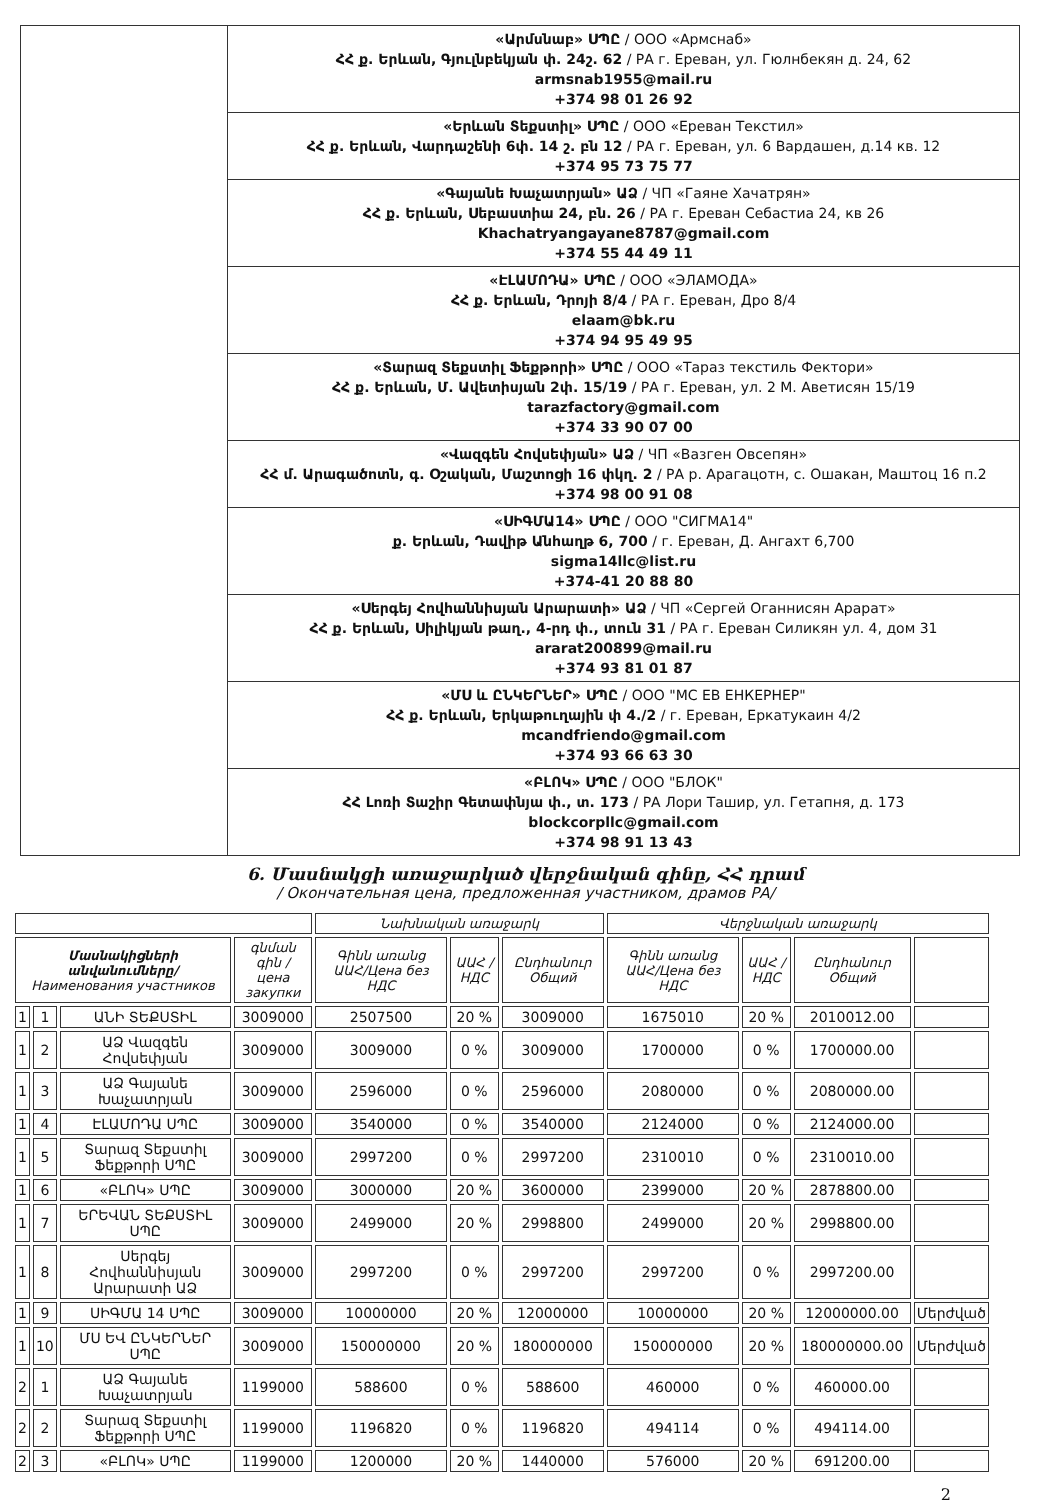| | «Արմսնաբ» ՍՊԸ / ООО «Армснаб» ՀՀ ք. Երևան, Գյուլնբեկյան փ. 24շ. 62 / РА г. Ереван, ул. Гюлнбекян д. 24, 62 armsnab1955@mail.ru +374 98 01 26 92 |
| | «Երևան Տեքստիլ» ՍՊԸ / ООО «Ереван Текстил» ՀՀ ք. Երևան, Վարդաշենի 6փ. 14 շ. բն 12 / РА г. Ереван, ул. 6 Вардашен, д.14 кв. 12 +374 95 73 75 77 |
| | «Գայանե Խաչատրյան» ԱՁ / ЧП «Гаяне Хачатрян» ՀՀ ք. Երևան, Սեբաստիա 24, բն. 26 / РА г. Ереван Себастиа 24, кв 26 Khachatryangayane8787@gmail.com +374 55 44 49 11 |
| | «ԷԼԱՄՈԴԱ» ՍՊԸ / ООО «ЭЛАМОДА» ՀՀ ք. Երևան, Դրոյի 8/4 / РА г. Ереван, Дро 8/4 elaam@bk.ru +374 94 95 49 95 |
| | «Տարազ Տեքստիլ Ֆեքթորի» ՍՊԸ / ООО «Тараз текстиль Фектори» ՀՀ ք. Երևան, Մ. Ավետիսյան 2փ. 15/19 / РА г. Ереван, ул. 2 М. Аветисян 15/19 tarazfactory@gmail.com +374 33 90 07 00 |
| | «Վազգեն Հովսեփյան» ԱՁ / ЧП «Вазген Овсепян» ՀՀ մ. Արագածոտն, գ. Օշական, Մաշտոցի 16 փկղ. 2 / РА р. Арагацотн, с. Ошакан, Маштоц 16 п.2 +374 98 00 91 08 |
| | «ՍԻԳՄԱ14» ՍՊԸ / ООО "СИГМА14" ք. Երևան, Դավիթ Անհաղթ 6, 700 / г. Ереван, Д. Ангахт 6,700 sigma14llc@list.ru +374-41 20 88 80 |
| | «Սերգեյ Հովհաննիսյան Արարատի» ԱՁ / ЧП «Сергей Оганнисян Арарат» ՀՀ ք. Երևան, Սիլիկյան թաղ., 4-րդ փ., տուն 31 / РА г. Ереван Силикян ул. 4, дом 31 ararat200899@mail.ru +374 93 81 01 87 |
| | «ՄՍ և ԸՆԿԵՐՆԵՐ» ՍՊԸ / ООО "МС ЕВ ЕНКЕРНЕР" ՀՀ ք. Երևան, Երկաթուղային փ 4./2 / г. Ереван, Еркатукаин 4/2 mcandfriendo@gmail.com +374 93 66 63 30 |
| | «ԲԼՈԿ» ՍՊԸ / ООО "БЛОК" ՀՀ Լոռի Տաշիր Գետափնյա փ., տ. 173 / РА Лори Ташир, ул. Гетапня, д. 173 blockcorpllc@gmail.com +374 98 91 13 43 |
6. Մասնակցի առաջարկած վերջնական գինը, ՀՀ դրամ
/ Окончательная цена, предложенная участником, драмов РА/
| | | | | Նախնական առաջարկ | | | Վերջնական առաջարկ | | | |
| --- | --- | --- | --- | --- | --- | --- | --- | --- | --- | --- |
| Մասնակիցների անվանումները/ Наименования участников | | | գնման գին / цена закупки | Գինն առանց ԱԱՀ/Цена без НДС | ԱԱՀ / НДС | Ընդհանուր Общий | Գինն առանց ԱԱՀ/Цена без НДС | ԱԱՀ / НДС | Ընդհանուր Общий | |
| 1 | 1 | ԱՆԻ ՏԵՔՍՏԻԼ | 3009000 | 2507500 | 20 % | 3009000 | 1675010 | 20 % | 2010012.00 | |
| 1 | 2 | ԱՁ Վազգեն Հովսեփյան | 3009000 | 3009000 | 0 % | 3009000 | 1700000 | 0 % | 1700000.00 | |
| 1 | 3 | ԱՁ Գայանե Խաչատրյան | 3009000 | 2596000 | 0 % | 2596000 | 2080000 | 0 % | 2080000.00 | |
| 1 | 4 | ԷԼԱՄՈԴԱ ՍՊԸ | 3009000 | 3540000 | 0 % | 3540000 | 2124000 | 0 % | 2124000.00 | |
| 1 | 5 | Տարազ Տեքստիլ Ֆեքթորի ՍՊԸ | 3009000 | 2997200 | 0 % | 2997200 | 2310010 | 0 % | 2310010.00 | |
| 1 | 6 | «ԲԼՈԿ» ՍՊԸ | 3009000 | 3000000 | 20 % | 3600000 | 2399000 | 20 % | 2878800.00 | |
| 1 | 7 | ԵՐԵՎԱՆ ՏԵՔՍՏԻԼ ՍՊԸ | 3009000 | 2499000 | 20 % | 2998800 | 2499000 | 20 % | 2998800.00 | |
| 1 | 8 | Սերգեյ Հովհաննիսյան Արարատի ԱՁ | 3009000 | 2997200 | 0 % | 2997200 | 2997200 | 0 % | 2997200.00 | |
| 1 | 9 | ՍԻԳՄԱ 14 ՍՊԸ | 3009000 | 10000000 | 20 % | 12000000 | 10000000 | 20 % | 12000000.00 | Մերժված |
| 1 | 10 | ՄՍ ԵՎ ԸՆԿԵՐՆԵՐ ՍՊԸ | 3009000 | 150000000 | 20 % | 180000000 | 150000000 | 20 % | 180000000.00 | Մերժված |
| 2 | 1 | ԱՁ Գայանե Խաչատրյան | 1199000 | 588600 | 0 % | 588600 | 460000 | 0 % | 460000.00 | |
| 2 | 2 | Տարազ Տեքստիլ Ֆեքթորի ՍՊԸ | 1199000 | 1196820 | 0 % | 1196820 | 494114 | 0 % | 494114.00 | |
| 2 | 3 | «ԲԼՈԿ» ՍՊԸ | 1199000 | 1200000 | 20 % | 1440000 | 576000 | 20 % | 691200.00 | |
2